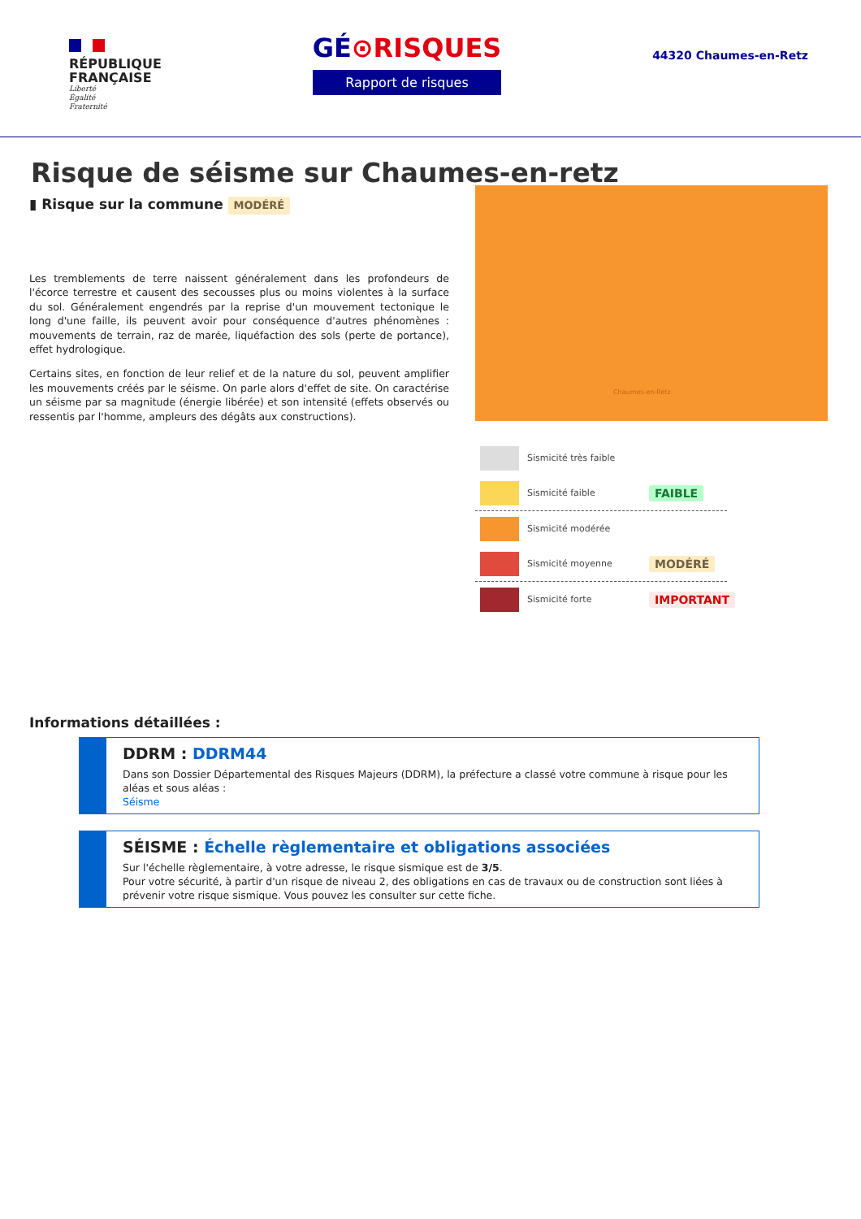RÉPUBLIQUE
FRANÇAISE
Liberté
Égalité
Fraternité
GÉ⊙RISQUES
Rapport de risques
44320 Chaumes-en-Retz
Risque de séisme sur Chaumes-en-retz
▮ Risque sur la commune MODÉRÉ
Les tremblements de terre naissent généralement dans les profondeurs de l'écorce terrestre et causent des secousses plus ou moins violentes à la surface du sol. Généralement engendrés par la reprise d'un mouvement tectonique le long d'une faille, ils peuvent avoir pour conséquence d'autres phénomènes : mouvements de terrain, raz de marée, liquéfaction des sols (perte de portance), effet hydrologique.
Certains sites, en fonction de leur relief et de la nature du sol, peuvent amplifier les mouvements créés par le séisme. On parle alors d'effet de site. On caractérise un séisme par sa magnitude (énergie libérée) et son intensité (effets observés ou ressentis par l'homme, ampleurs des dégâts aux constructions).
Chaumes-en-Retz
Sismicité très faible
Sismicité faible
FAIBLE
Sismicité modérée
Sismicité moyenne
MODÉRÉ
Sismicité forte
IMPORTANT
Informations détaillées :
DDRM : DDRM44
Dans son Dossier Départemental des Risques Majeurs (DDRM), la préfecture a classé votre commune à risque pour les aléas et sous aléas :
Séisme
SÉISME : Échelle règlementaire et obligations associées
Sur l'échelle règlementaire, à votre adresse, le risque sismique est de 3/5.
Pour votre sécurité, à partir d'un risque de niveau 2, des obligations en cas de travaux ou de construction sont liées à prévenir votre risque sismique. Vous pouvez les consulter sur cette fiche.